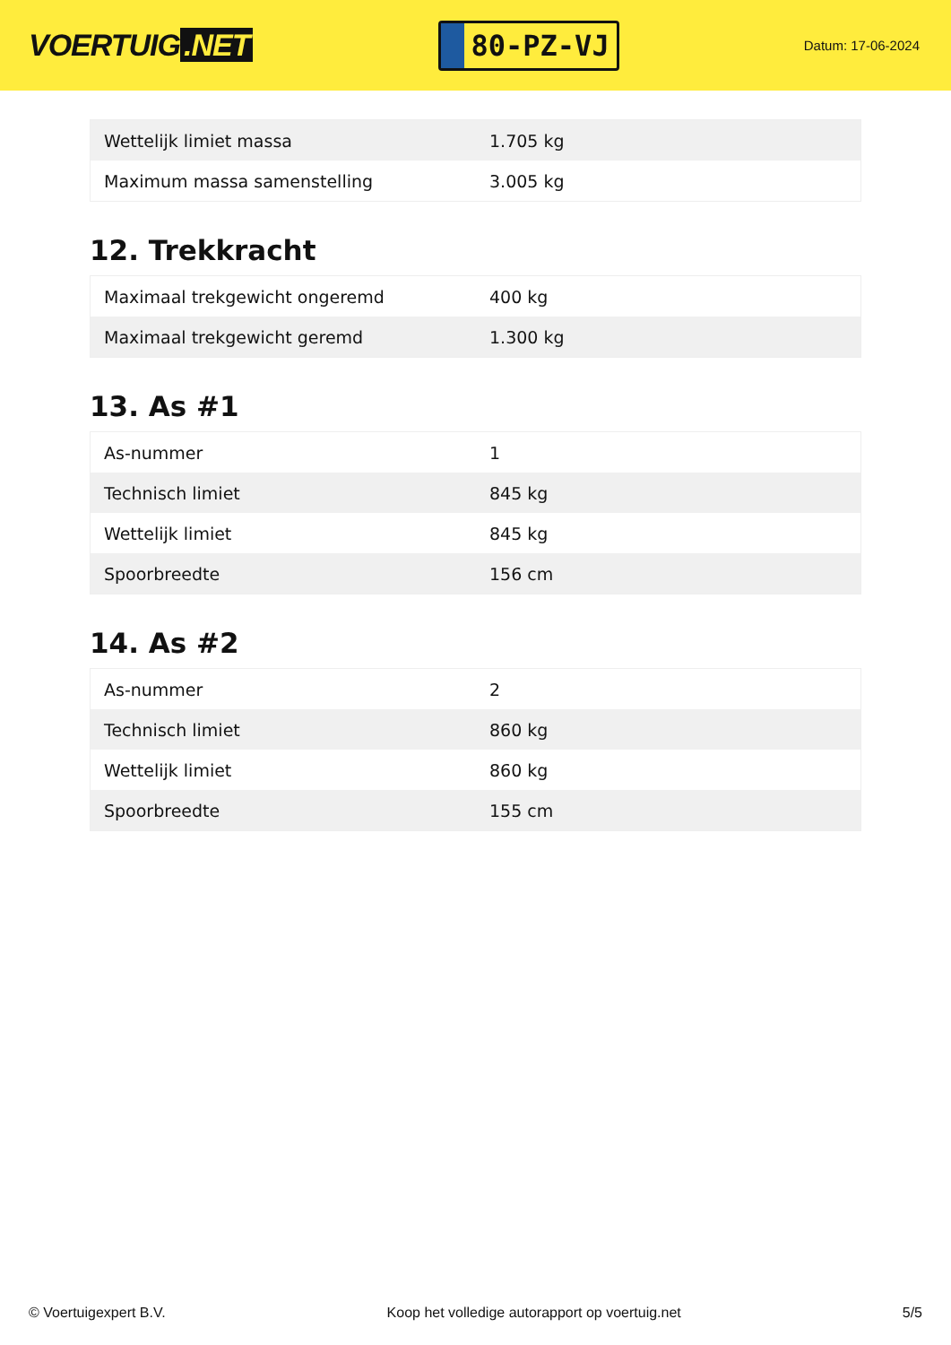VOERTUIG.NET
80-PZ-VJ
Datum: 17-06-2024
| Wettelijk limiet massa | 1.705 kg |
| Maximum massa samenstelling | 3.005 kg |
12. Trekkracht
| Maximaal trekgewicht ongeremd | 400 kg |
| Maximaal trekgewicht geremd | 1.300 kg |
13. As #1
| As-nummer | 1 |
| Technisch limiet | 845 kg |
| Wettelijk limiet | 845 kg |
| Spoorbreedte | 156 cm |
14. As #2
| As-nummer | 2 |
| Technisch limiet | 860 kg |
| Wettelijk limiet | 860 kg |
| Spoorbreedte | 155 cm |
© Voertuigexpert B.V. Koop het volledige autorapport op voertuig.net 5/5